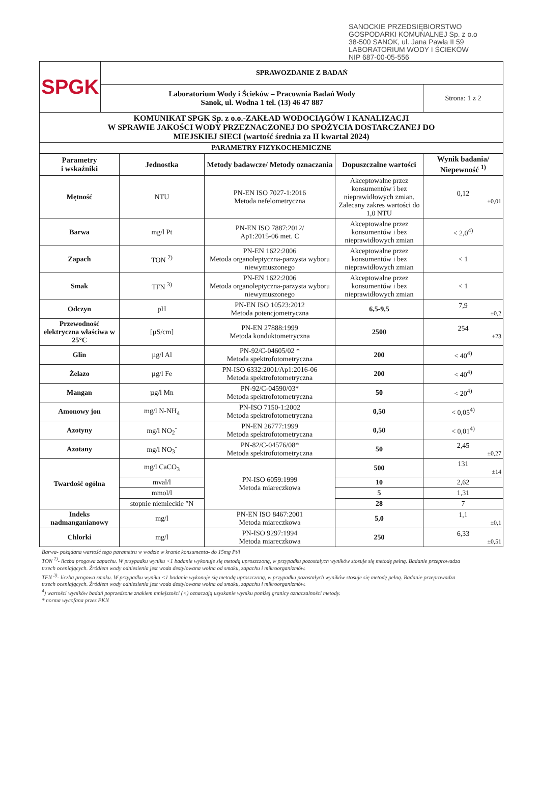SANOCKIE PRZEDSIĘBIORSTWO
GOSPODARKI KOMUNALNEJ Sp. z o.o
38-500 SANOK, ul. Jana Pawła II 59
LABORATORIUM WODY I ŚCIEKÓW
NIP 687-00-05-556
| SPGK | SPRAWOZDANIE Z BADAŃ | |
| | Laboratorium Wody i Ścieków – Pracownia Badań Wody Sanok, ul. Wodna 1 tel. (13) 46 47 887 | Strona: 1 z 2 |
| KOMUNIKAT SPGK Sp. z o.o.-ZAKŁAD WODOCIĄGÓW I KANALIZACJI W SPRAWIE JAKOŚCI WODY PRZEZNACZONEJ DO SPOŻYCIA DOSTARCZANEJ DO MIEJSKIEJ SIECI (wartość średnia za II kwartał 2024) | | |
| PARAMETRY FIZYKOCHEMICZNE | | |
| Parametry i wskaźniki | Jednostka | Metody badawcze/ Metody oznaczania | Dopuszczalne wartości | Wynik badania/ Niepewność <sup>1)</sup> |
| --- | --- | --- | --- | --- |
| Mętność | NTU | PN-EN ISO 7027-1:2016 Metoda nefelometryczna | Akceptowalne przez konsumentów i bez nieprawidłowych zmian. Zalecany zakres wartości do 1,0 NTU | 0,12 ±0,01 |
| Barwa | mg/l Pt | PN-EN ISO 7887:2012/ Ap1:2015-06 met. C | Akceptowalne przez konsumentów i bez nieprawidłowych zmian | < 2,0<sup>4)</sup> |
| Zapach | TON <sup>2)</sup> | PN-EN 1622:2006 Metoda organoleptyczna-parzysta wyboru niewymuszonego | Akceptowalne przez konsumentów i bez nieprawidłowych zmian | < 1 |
| Smak | TFN <sup>3)</sup> | PN-EN 1622:2006 Metoda organoleptyczna-parzysta wyboru niewymuszonego | Akceptowalne przez konsumentów i bez nieprawidłowych zmian | < 1 |
| Odczyn | pH | PN-EN ISO 10523:2012 Metoda potencjometryczna | 6,5-9,5 | 7,9 ±0,2 |
| Przewodność elektryczna właściwa w 25°C | [µS/cm] | PN-EN 27888:1999 Metoda konduktometryczna | 2500 | 254 ±23 |
| Glin | µg/l Al | PN-92/C-04605/02 * Metoda spektrofotometryczna | 200 | < 40<sup>4)</sup> |
| Żelazo | µg/l Fe | PN-ISO 6332:2001/Ap1:2016-06 Metoda spektrofotometryczna | 200 | < 40<sup>4)</sup> |
| Mangan | µg/l Mn | PN-92/C-04590/03* Metoda spektrofotometryczna | 50 | < 20<sup>4)</sup> |
| Amonowy jon | mg/l N-NH<sub>4</sub> | PN-ISO 7150-1:2002 Metoda spektrofotometryczna | 0,50 | < 0,05<sup>4)</sup> |
| Azotyny | mg/l NO<sub>2</sub><sup>-</sup> | PN-EN 26777:1999 Metoda spektrofotometryczna | 0,50 | < 0,01<sup>4)</sup> |
| Azotany | mg/l NO<sub>3</sub><sup>-</sup> | PN-82/C-04576/08* Metoda spektrofotometryczna | 50 | 2,45 ±0,27 |
| Twardość ogólna | mg/l CaCO<sub>3</sub> | PN-ISO 6059:1999 Metoda miareczkowa | 500 | 131 ±14 |
| | mval/l | | 10 | 2,62 |
| | mmol/l | | 5 | 1,31 |
| | stopnie niemieckie °N | | 28 | 7 |
| Indeks nadmanganianowy | mg/l | PN-EN ISO 8467:2001 Metoda miareczkowa | 5,0 | 1,1 ±0,1 |
| Chlorki | mg/l | PN-ISO 9297:1994 Metoda miareczkowa | 250 | 6,33 ±0,51 |
Barwa- pożądana wartość tego parametru w wodzie w kranie konsumenta- do 15mg Pt/l
TON <sup>2)</sup>- liczba progowa zapachu. W przypadku wyniku <1 badanie wykonuje się metodą uproszczoną, w przypadku pozostałych wyników stosuje się metodę pełną. Badanie przeprowadza trzech oceniających. Źródłem wody odniesienia jest woda destylowana wolna od smaku, zapachu i mikroorganizmów.
TFN <sup>3)</sup>- liczba progowa smaku. W przypadku wyniku <1 badanie wykonuje się metodą uproszczoną, w przypadku pozostałych wyników stosuje się metodę pełną. Badanie przeprowadza trzech oceniających. Źródłem wody odniesienia jest woda destylowana wolna od smaku, zapachu i mikroorganizmów.
<sup>4</sup>) wartości wyników badań poprzedzone znakiem mniejszości (<) oznaczają uzyskanie wyniku poniżej granicy oznaczalności metody.
* norma wycofana przez PKN